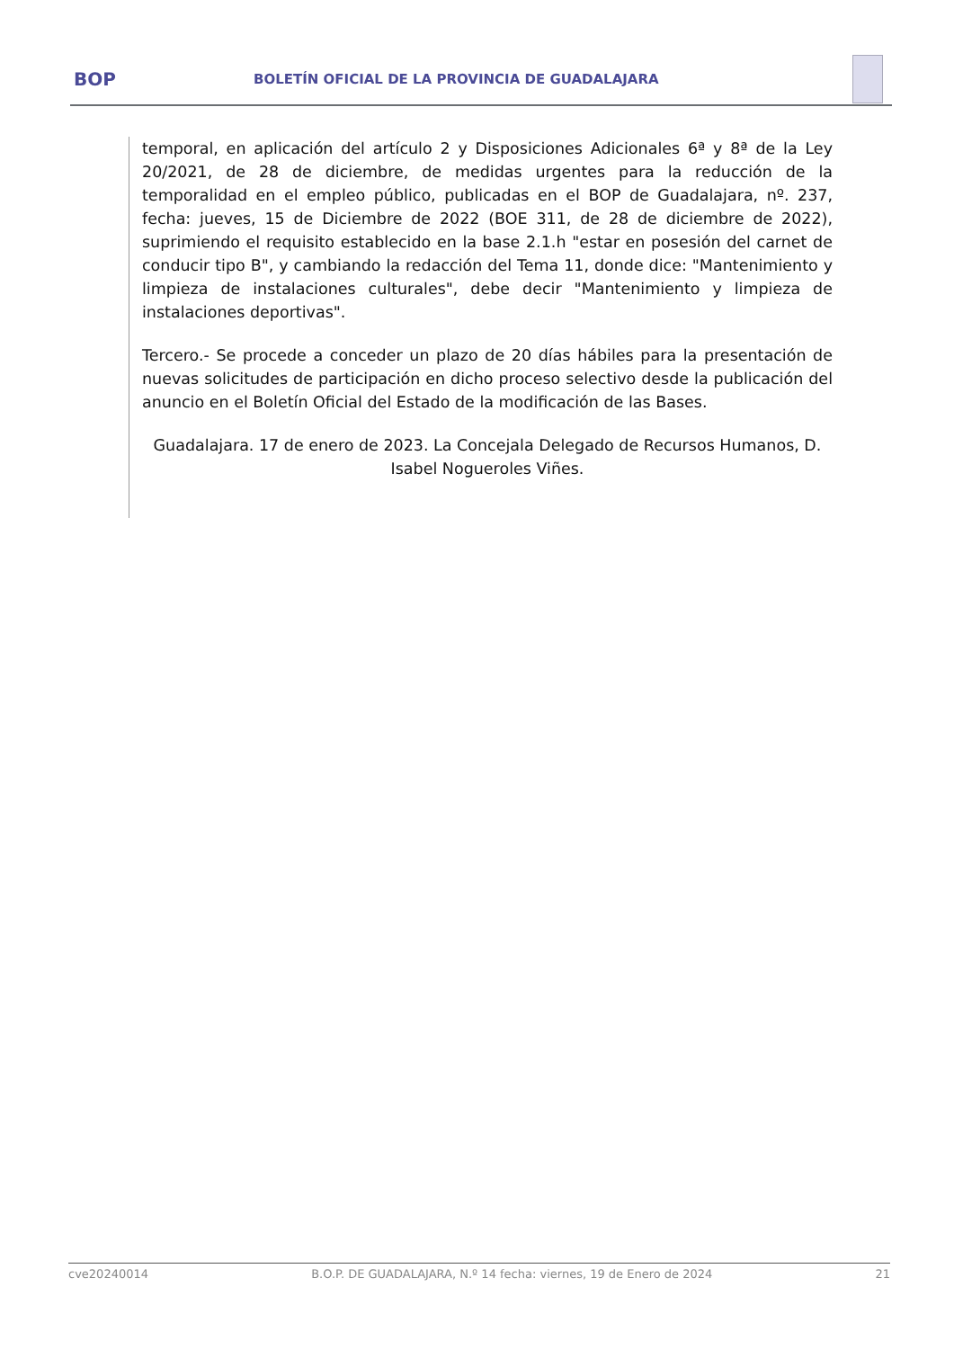BOP
BOLETÍN OFICIAL DE LA PROVINCIA DE GUADALAJARA
temporal, en aplicación del artículo 2 y Disposiciones Adicionales 6ª y 8ª de la Ley 20/2021, de 28 de diciembre, de medidas urgentes para la reducción de la temporalidad en el empleo público, publicadas en el BOP de Guadalajara, nº. 237, fecha: jueves, 15 de Diciembre de 2022 (BOE 311, de 28 de diciembre de 2022), suprimiendo el requisito establecido en la base 2.1.h "estar en posesión del carnet de conducir tipo B", y cambiando la redacción del Tema 11, donde dice: "Mantenimiento y limpieza de instalaciones culturales", debe decir "Mantenimiento y limpieza de instalaciones deportivas".
Tercero.- Se procede a conceder un plazo de 20 días hábiles para la presentación de nuevas solicitudes de participación en dicho proceso selectivo desde la publicación del anuncio en el Boletín Oficial del Estado de la modificación de las Bases.
Guadalajara. 17 de enero de 2023. La Concejala Delegado de Recursos Humanos, D. Isabel Nogueroles Viñes.
cve20240014 B.O.P. DE GUADALAJARA, N.º 14 fecha: viernes, 19 de Enero de 2024 21